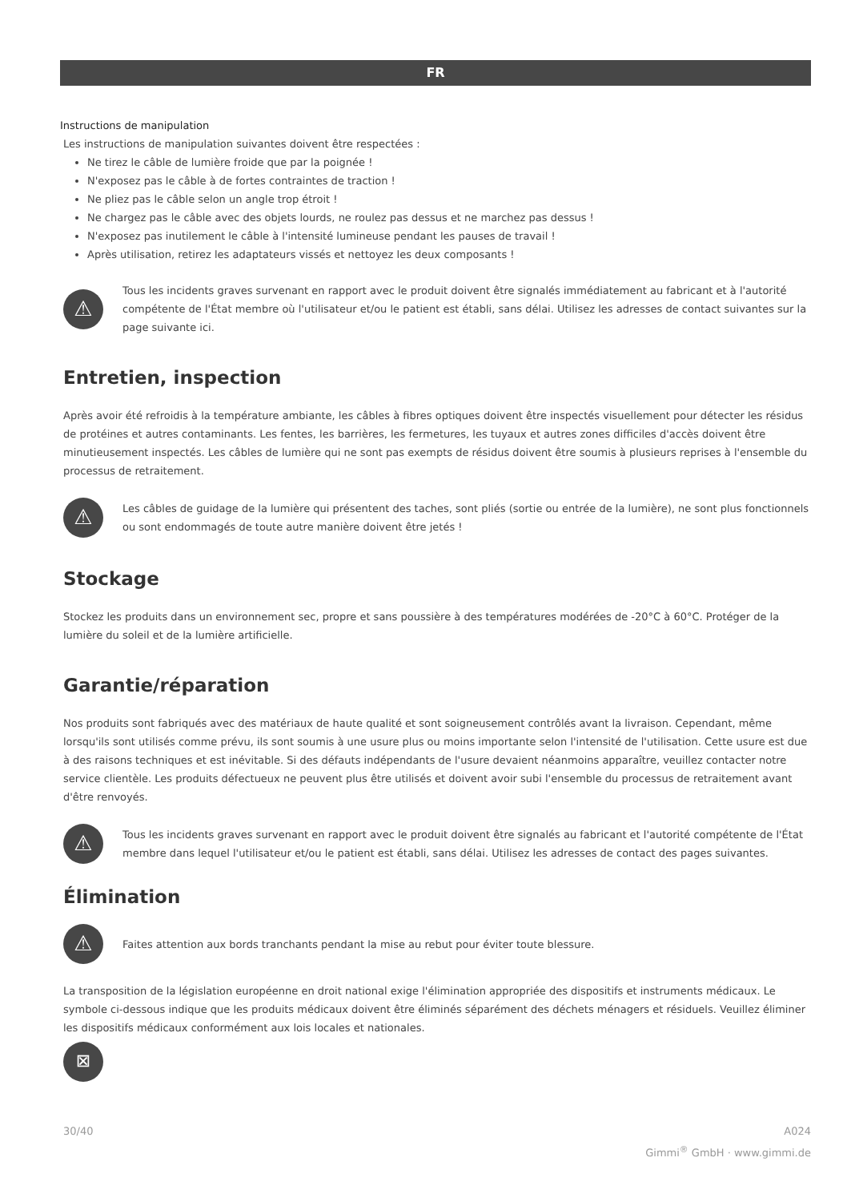FR
Instructions de manipulation
Les instructions de manipulation suivantes doivent être respectées :
Ne tirez le câble de lumière froide que par la poignée !
N'exposez pas le câble à de fortes contraintes de traction !
Ne pliez pas le câble selon un angle trop étroit !
Ne chargez pas le câble avec des objets lourds, ne roulez pas dessus et ne marchez pas dessus !
N'exposez pas inutilement le câble à l'intensité lumineuse pendant les pauses de travail !
Après utilisation, retirez les adaptateurs vissés et nettoyez les deux composants !
⚠
Tous les incidents graves survenant en rapport avec le produit doivent être signalés immédiatement au fabricant et à l'autorité compétente de l'État membre où l'utilisateur et/ou le patient est établi, sans délai. Utilisez les adresses de contact suivantes sur la page suivante ici.
Entretien, inspection
Après avoir été refroidis à la température ambiante, les câbles à fibres optiques doivent être inspectés visuellement pour détecter les résidus de protéines et autres contaminants. Les fentes, les barrières, les fermetures, les tuyaux et autres zones difficiles d'accès doivent être minutieusement inspectés. Les câbles de lumière qui ne sont pas exempts de résidus doivent être soumis à plusieurs reprises à l'ensemble du processus de retraitement.
⚠
Les câbles de guidage de la lumière qui présentent des taches, sont pliés (sortie ou entrée de la lumière), ne sont plus fonctionnels ou sont endommagés de toute autre manière doivent être jetés !
Stockage
Stockez les produits dans un environnement sec, propre et sans poussière à des températures modérées de -20°C à 60°C. Protéger de la lumière du soleil et de la lumière artificielle.
Garantie/réparation
Nos produits sont fabriqués avec des matériaux de haute qualité et sont soigneusement contrôlés avant la livraison. Cependant, même lorsqu'ils sont utilisés comme prévu, ils sont soumis à une usure plus ou moins importante selon l'intensité de l'utilisation. Cette usure est due à des raisons techniques et est inévitable. Si des défauts indépendants de l'usure devaient néanmoins apparaître, veuillez contacter notre service clientèle. Les produits défectueux ne peuvent plus être utilisés et doivent avoir subi l'ensemble du processus de retraitement avant d'être renvoyés.
⚠
Tous les incidents graves survenant en rapport avec le produit doivent être signalés au fabricant et l'autorité compétente de l'État membre dans lequel l'utilisateur et/ou le patient est établi, sans délai. Utilisez les adresses de contact des pages suivantes.
Élimination
⚠
Faites attention aux bords tranchants pendant la mise au rebut pour éviter toute blessure.
La transposition de la législation européenne en droit national exige l'élimination appropriée des dispositifs et instruments médicaux. Le symbole ci-dessous indique que les produits médicaux doivent être éliminés séparément des déchets ménagers et résiduels. Veuillez éliminer les dispositifs médicaux conformément aux lois locales et nationales.
⊠
30/40 A024
Gimmi<sup>®</sup> GmbH · www.gimmi.de